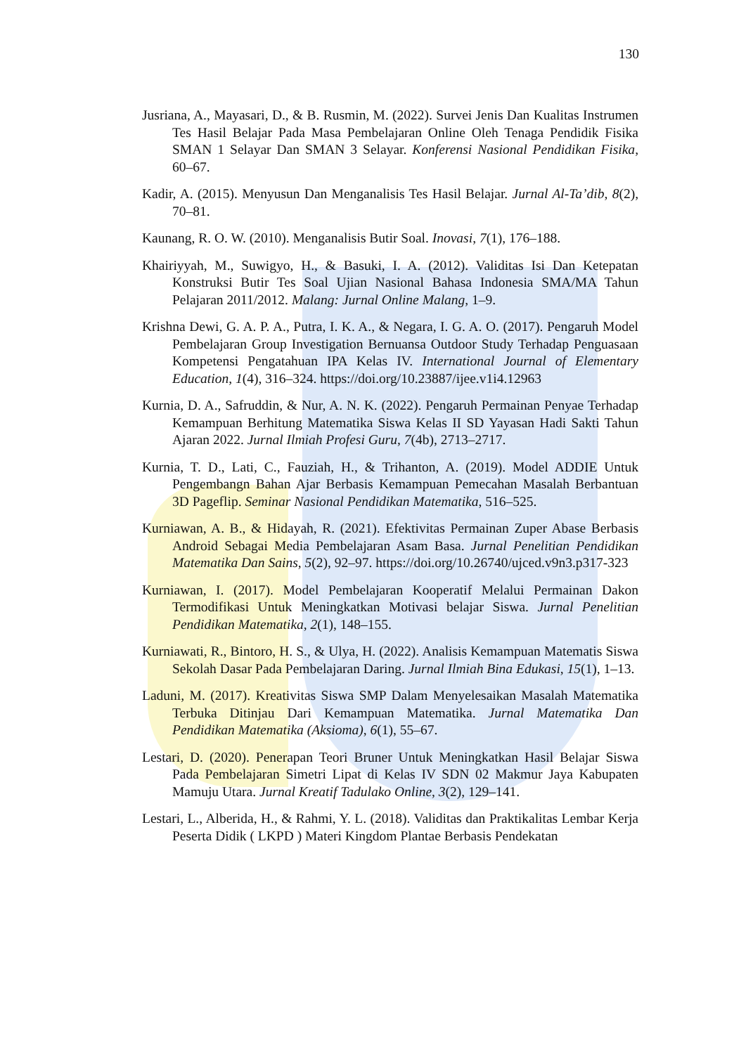130
Jusriana, A., Mayasari, D., & B. Rusmin, M. (2022). Survei Jenis Dan Kualitas Instrumen Tes Hasil Belajar Pada Masa Pembelajaran Online Oleh Tenaga Pendidik Fisika SMAN 1 Selayar Dan SMAN 3 Selayar. Konferensi Nasional Pendidikan Fisika, 60–67.
Kadir, A. (2015). Menyusun Dan Menganalisis Tes Hasil Belajar. Jurnal Al-Ta’dib, 8(2), 70–81.
Kaunang, R. O. W. (2010). Menganalisis Butir Soal. Inovasi, 7(1), 176–188.
Khairiyyah, M., Suwigyo, H., & Basuki, I. A. (2012). Validitas Isi Dan Ketepatan Konstruksi Butir Tes Soal Ujian Nasional Bahasa Indonesia SMA/MA Tahun Pelajaran 2011/2012. Malang: Jurnal Online Malang, 1–9.
Krishna Dewi, G. A. P. A., Putra, I. K. A., & Negara, I. G. A. O. (2017). Pengaruh Model Pembelajaran Group Investigation Bernuansa Outdoor Study Terhadap Penguasaan Kompetensi Pengatahuan IPA Kelas IV. International Journal of Elementary Education, 1(4), 316–324. https://doi.org/10.23887/ijee.v1i4.12963
Kurnia, D. A., Safruddin, & Nur, A. N. K. (2022). Pengaruh Permainan Penyae Terhadap Kemampuan Berhitung Matematika Siswa Kelas II SD Yayasan Hadi Sakti Tahun Ajaran 2022. Jurnal Ilmiah Profesi Guru, 7(4b), 2713–2717.
Kurnia, T. D., Lati, C., Fauziah, H., & Trihanton, A. (2019). Model ADDIE Untuk Pengembangn Bahan Ajar Berbasis Kemampuan Pemecahan Masalah Berbantuan 3D Pageflip. Seminar Nasional Pendidikan Matematika, 516–525.
Kurniawan, A. B., & Hidayah, R. (2021). Efektivitas Permainan Zuper Abase Berbasis Android Sebagai Media Pembelajaran Asam Basa. Jurnal Penelitian Pendidikan Matematika Dan Sains, 5(2), 92–97. https://doi.org/10.26740/ujced.v9n3.p317-323
Kurniawan, I. (2017). Model Pembelajaran Kooperatif Melalui Permainan Dakon Termodifikasi Untuk Meningkatkan Motivasi belajar Siswa. Jurnal Penelitian Pendidikan Matematika, 2(1), 148–155.
Kurniawati, R., Bintoro, H. S., & Ulya, H. (2022). Analisis Kemampuan Matematis Siswa Sekolah Dasar Pada Pembelajaran Daring. Jurnal Ilmiah Bina Edukasi, 15(1), 1–13.
Laduni, M. (2017). Kreativitas Siswa SMP Dalam Menyelesaikan Masalah Matematika Terbuka Ditinjau Dari Kemampuan Matematika. Jurnal Matematika Dan Pendidikan Matematika (Aksioma), 6(1), 55–67.
Lestari, D. (2020). Penerapan Teori Bruner Untuk Meningkatkan Hasil Belajar Siswa Pada Pembelajaran Simetri Lipat di Kelas IV SDN 02 Makmur Jaya Kabupaten Mamuju Utara. Jurnal Kreatif Tadulako Online, 3(2), 129–141.
Lestari, L., Alberida, H., & Rahmi, Y. L. (2018). Validitas dan Praktikalitas Lembar Kerja Peserta Didik ( LKPD ) Materi Kingdom Plantae Berbasis Pendekatan